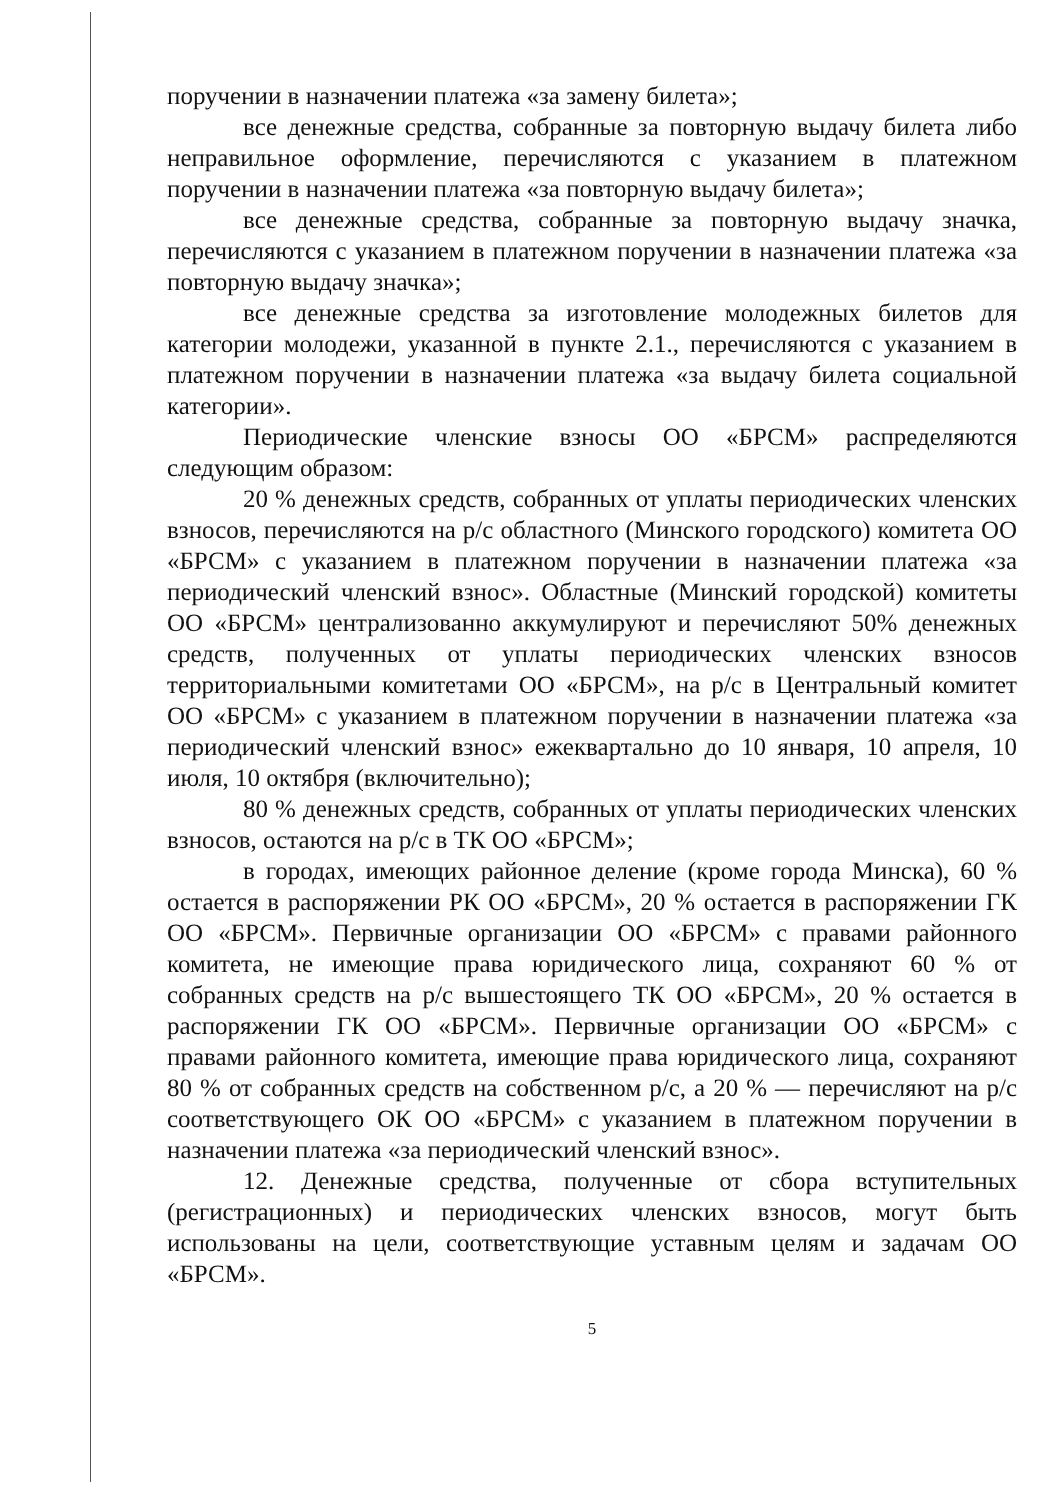поручении в назначении платежа «за замену билета»;
все денежные средства, собранные за повторную выдачу билета либо неправильное оформление, перечисляются с указанием в платежном поручении в назначении платежа «за повторную выдачу билета»;
все денежные средства, собранные за повторную выдачу значка, перечисляются с указанием в платежном поручении в назначении платежа «за повторную выдачу значка»;
все денежные средства за изготовление молодежных билетов для категории молодежи, указанной в пункте 2.1., перечисляются с указанием в платежном поручении в назначении платежа «за выдачу билета социальной категории».
Периодические членские взносы ОО «БРСМ» распределяются следующим образом:
20 % денежных средств, собранных от уплаты периодических членских взносов, перечисляются на р/с областного (Минского городского) комитета ОО «БРСМ» с указанием в платежном поручении в назначении платежа «за периодический членский взнос». Областные (Минский городской) комитеты ОО «БРСМ» централизованно аккумулируют и перечисляют 50% денежных средств, полученных от уплаты периодических членских взносов территориальными комитетами ОО «БРСМ», на р/с в Центральный комитет ОО «БРСМ» с указанием в платежном поручении в назначении платежа «за периодический членский взнос» ежеквартально до 10 января, 10 апреля, 10 июля, 10 октября (включительно);
80 % денежных средств, собранных от уплаты периодических членских взносов, остаются на р/с в ТК ОО «БРСМ»;
в городах, имеющих районное деление (кроме города Минска), 60 % остается в распоряжении РК ОО «БРСМ», 20 % остается в распоряжении ГК ОО «БРСМ». Первичные организации ОО «БРСМ» с правами районного комитета, не имеющие права юридического лица, сохраняют 60 % от собранных средств на р/с вышестоящего ТК ОО «БРСМ», 20 % остается в распоряжении ГК ОО «БРСМ». Первичные организации ОО «БРСМ» с правами районного комитета, имеющие права юридического лица, сохраняют 80 % от собранных средств на собственном р/с, а 20 % — перечисляют на р/с соответствующего ОК ОО «БРСМ» с указанием в платежном поручении в назначении платежа «за периодический членский взнос».
12. Денежные средства, полученные от сбора вступительных (регистрационных) и периодических членских взносов, могут быть использованы на цели, соответствующие уставным целям и задачам ОО «БРСМ».
5